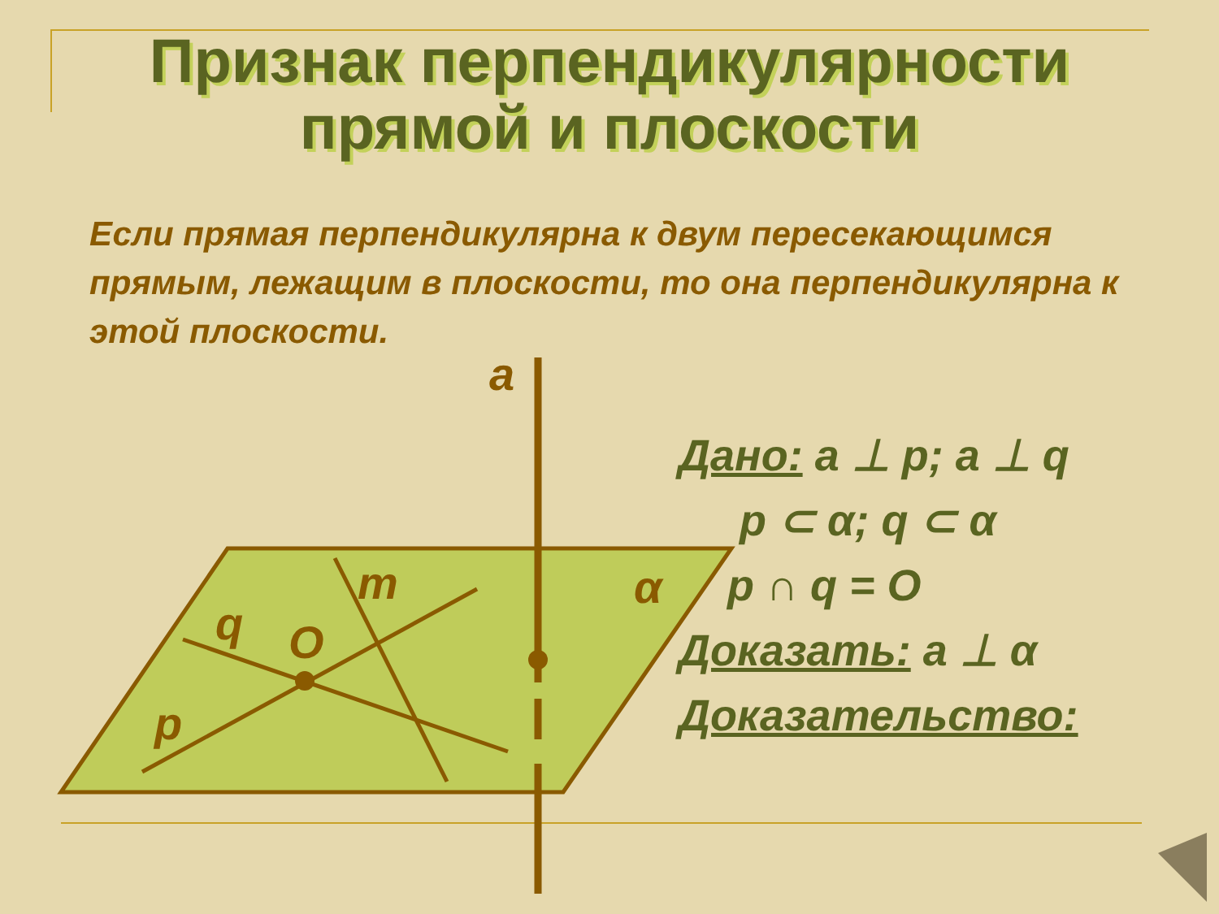Признак перпендикулярности
прямой и плоскости
Если прямая перпендикулярна к двум пересекающимся прямым, лежащим в плоскости, то она перпендикулярна к этой плоскости.
a
m
q
O
p
α
Дано: a ⊥ p; a ⊥ q
p ⊂ α; q ⊂ α
p ∩ q = O
Доказать: a ⊥ α
Доказательство: